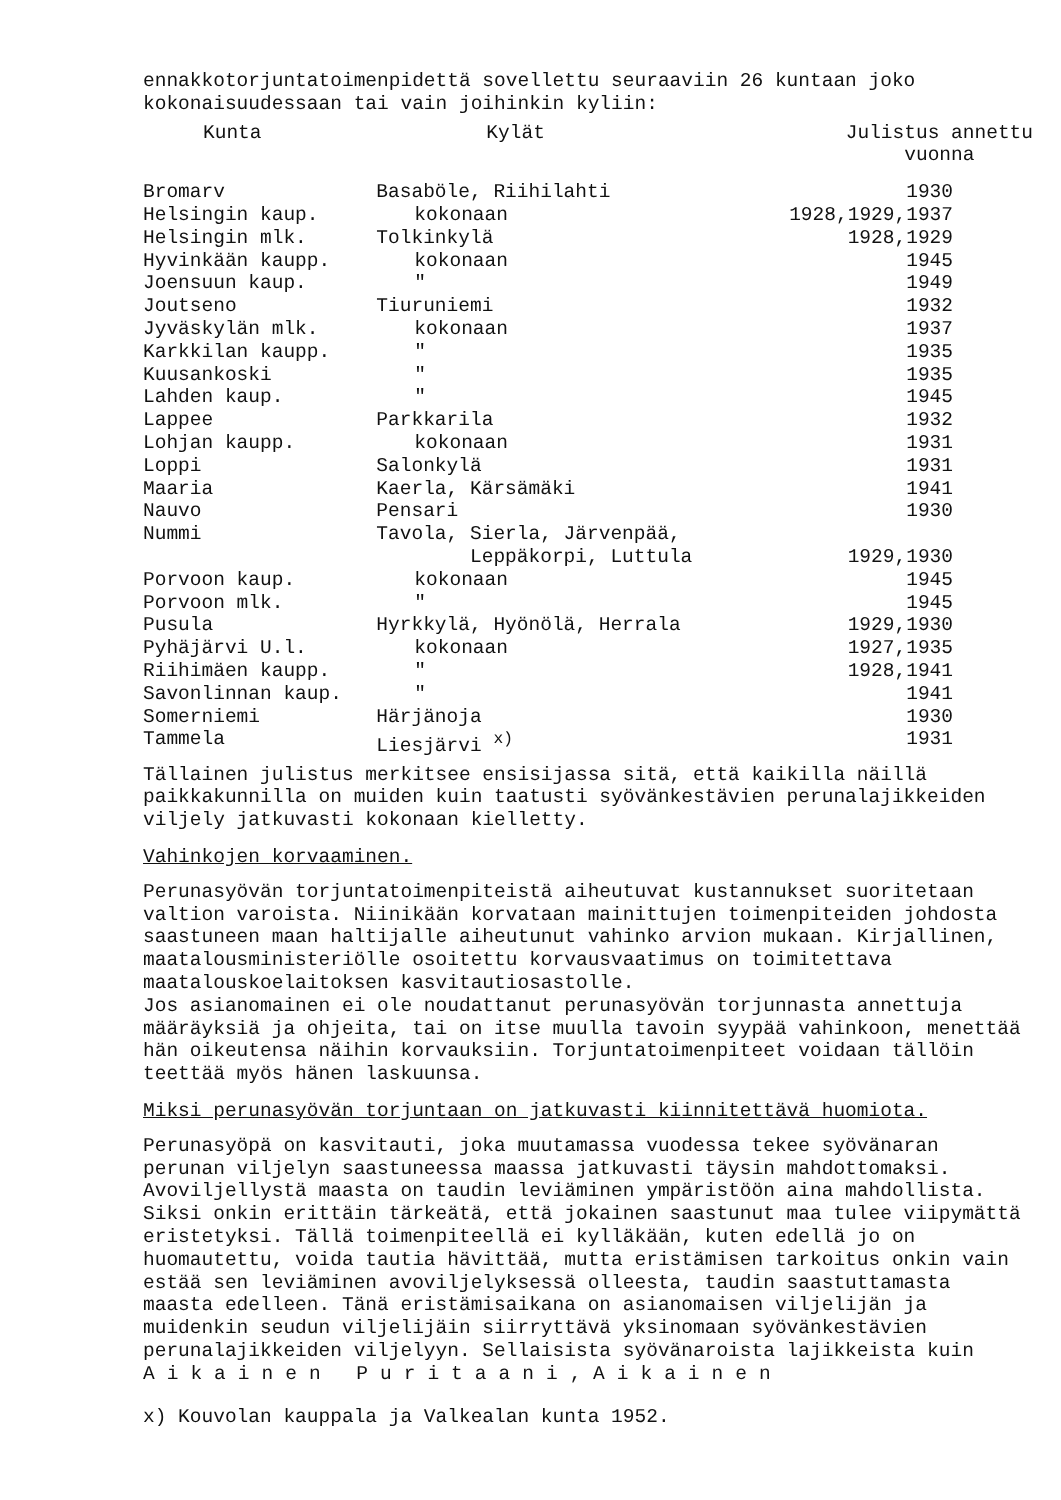ennakkotorjuntatoimenpidettä sovellettu seuraaviin 26 kuntaan joko kokonaisuudessaan tai vain joihinkin kyliin:
| Kunta | Kylät | Julistus annettu vuonna |
| --- | --- | --- |
| Bromarv | Basaböle, Riihilahti | 1930 |
| Helsingin kaup. | kokonaan | 1928,1929,1937 |
| Helsingin mlk. | Tolkinkylä | 1928,1929 |
| Hyvinkään kaupp. | kokonaan | 1945 |
| Joensuun kaup. | " | 1949 |
| Joutseno | Tiuruniemi | 1932 |
| Jyväskylän mlk. | kokonaan | 1937 |
| Karkkilan kaupp. | " | 1935 |
| Kuusankoski | " | 1935 |
| Lahden kaup. | " | 1945 |
| Lappee | Parkkarila | 1932 |
| Lohjan kaupp. | kokonaan | 1931 |
| Loppi | Salonkylä | 1931 |
| Maaria | Kaerla, Kärsämäki | 1941 |
| Nauvo | Pensari | 1930 |
| Nummi | Tavola, Sierla, Järvenpää, Leppäkorpi, Luttula | 1929,1930 |
| Porvoon kaup. | kokonaan | 1945 |
| Porvoon mlk. | " | 1945 |
| Pusula | Hyrkkylä, Hyönölä, Herrala | 1929,1930 |
| Pyhäjärvi U.l. | kokonaan | 1927,1935 |
| Riihimäen kaupp. | " | 1928,1941 |
| Savonlinnan kaup. | " | 1941 |
| Somerniemi | Härjänoja | 1930 |
| Tammela | Liesjärvi <sup>x)</sup> | 1931 |
Tällainen julistus merkitsee ensisijassa sitä, että kaikilla näillä paikkakunnilla on muiden kuin taatusti syövänkestävien perunalajikkeiden viljely jatkuvasti kokonaan kielletty.
Vahinkojen korvaaminen.
Perunasyövän torjuntatoimenpiteistä aiheutuvat kustannukset suoritetaan valtion varoista. Niinikään korvataan mainittujen toimenpiteiden johdosta saastuneen maan haltijalle aiheutunut vahinko arvion mukaan. Kirjallinen, maatalousministeriölle osoitettu korvausvaatimus on toimitettava maatalouskoelaitoksen kasvitautiosastolle.
Jos asianomainen ei ole noudattanut perunasyövän torjunnasta annettuja määräyksiä ja ohjeita, tai on itse muulla tavoin syypää vahinkoon, menettää hän oikeutensa näihin korvauksiin. Torjuntatoimenpiteet voidaan tällöin teettää myös hänen laskuunsa.
Miksi perunasyövän torjuntaan on jatkuvasti kiinnitettävä huomiota.
Perunasyöpä on kasvitauti, joka muutamassa vuodessa tekee syövänaran perunan viljelyn saastuneessa maassa jatkuvasti täysin mahdottomaksi. Avoviljellystä maasta on taudin leviäminen ympäristöön aina mahdollista. Siksi onkin erittäin tärkeätä, että jokainen saastunut maa tulee viipymättä eristetyksi. Tällä toimenpiteellä ei kylläkään, kuten edellä jo on huomautettu, voida tautia hävittää, mutta eristämisen tarkoitus onkin vain estää sen leviäminen avoviljelyksessä olleesta, taudin saastuttamasta maasta edelleen. Tänä eristämisaikana on asianomaisen viljelijän ja muidenkin seudun viljelijäin siirryttävä yksinomaan syövänkestävien perunalajikkeiden viljelyyn. Sellaisista syövänaroista lajikkeista kuin Aikainen Puritaani, Aikainen
x) Kouvolan kauppala ja Valkealan kunta 1952.